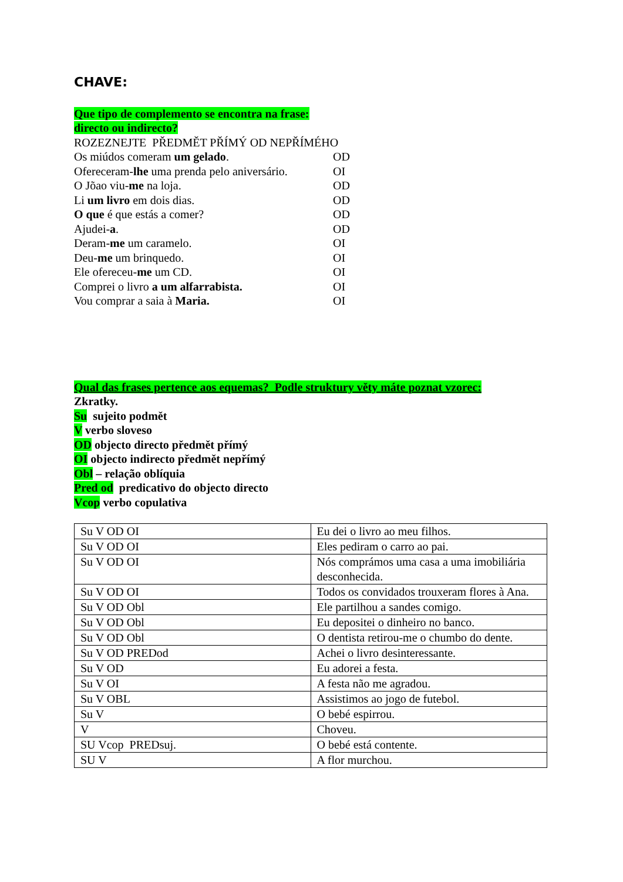CHAVE:
Que tipo de complemento se encontra na frase:
directo ou indirecto?
ROZEZNEJTE PŘEDMĚT PŘÍMÝ OD NEPŘÍMÉHO
Os miúdos comeram um gelado. OD
Ofereceram-lhe uma prenda pelo aniversário. OI
O Jõao viu-me na loja. OD
Li um livro em dois dias. OD
O que é que estás a comer? OD
Ajudei-a. OD
Deram-me um caramelo. OI
Deu-me um brinquedo. OI
Ele ofereceu-me um CD. OI
Comprei o livro a um alfarrabista. OI
Vou comprar a saia à Maria. OI
Qual das frases pertence aos equemas? Podle struktury věty máte poznat vzorec:
Zkratky.
Su sujeito podmět
V verbo sloveso
OD objecto directo předmět přímý
OI objecto indirecto předmět nepřímý
Obl – relação oblíquia
Pred od predicativo do objecto directo
Vcop verbo copulativa
| Su V OD OI | Eu dei o livro ao meu filhos. |
| Su V OD OI | Eles pediram o carro ao pai. |
| Su V OD OI | Nós comprámos uma casa a uma imobiliária desconhecida. |
| Su V OD OI | Todos os convidados trouxeram flores à Ana. |
| Su V OD Obl | Ele partilhou a sandes comigo. |
| Su V OD Obl | Eu depositei o dinheiro no banco. |
| Su V OD Obl | O dentista retirou-me o chumbo do dente. |
| Su V OD PREDod | Achei o livro desinteressante. |
| Su V OD | Eu adorei a festa. |
| Su V OI | A festa não me agradou. |
| Su V OBL | Assistimos ao jogo de futebol. |
| Su V | O bebé espirrou. |
| V | Choveu. |
| SU Vcop PREDsuj. | O bebé está contente. |
| SU V | A flor murchou. |